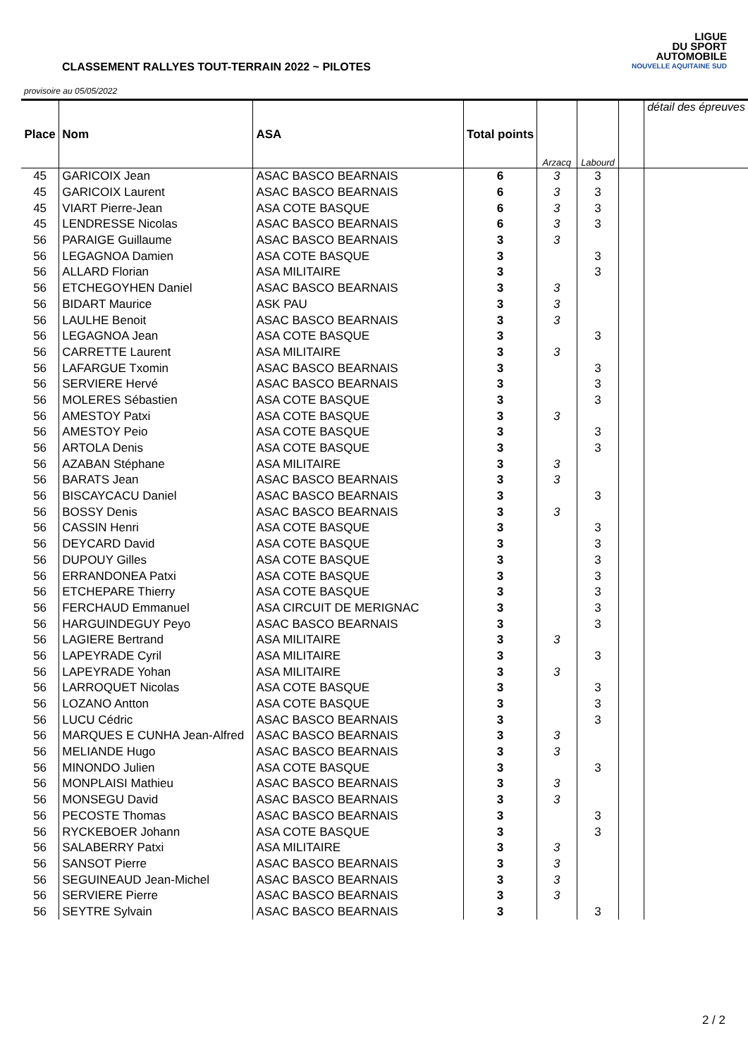CLASSEMENT RALLYES TOUT-TERRAIN 2022 ~ PILOTES
provisoire au 05/05/2022
LIGUE
DU SPORT
AUTOMOBILE
NOUVELLE AQUITAINE SUD
| Place | Nom | ASA | Total points | Arzacq | Labourd | | détail des épreuves |
| 45 | GARICOIX Jean | ASAC BASCO BEARNAIS | 6 | 3 | 3 | | |
| 45 | GARICOIX Laurent | ASAC BASCO BEARNAIS | 6 | 3 | 3 | | |
| 45 | VIART Pierre-Jean | ASA COTE BASQUE | 6 | 3 | 3 | | |
| 45 | LENDRESSE Nicolas | ASAC BASCO BEARNAIS | 6 | 3 | 3 | | |
| 56 | PARAIGE Guillaume | ASAC BASCO BEARNAIS | 3 | 3 | | | |
| 56 | LEGAGNOA Damien | ASA COTE BASQUE | 3 | | 3 | | |
| 56 | ALLARD Florian | ASA MILITAIRE | 3 | | 3 | | |
| 56 | ETCHEGOYHEN Daniel | ASAC BASCO BEARNAIS | 3 | 3 | | | |
| 56 | BIDART Maurice | ASK PAU | 3 | 3 | | | |
| 56 | LAULHE Benoit | ASAC BASCO BEARNAIS | 3 | 3 | | | |
| 56 | LEGAGNOA Jean | ASA COTE BASQUE | 3 | | 3 | | |
| 56 | CARRETTE Laurent | ASA MILITAIRE | 3 | 3 | | | |
| 56 | LAFARGUE Txomin | ASAC BASCO BEARNAIS | 3 | | 3 | | |
| 56 | SERVIERE Hervé | ASAC BASCO BEARNAIS | 3 | | 3 | | |
| 56 | MOLERES Sébastien | ASA COTE BASQUE | 3 | | 3 | | |
| 56 | AMESTOY Patxi | ASA COTE BASQUE | 3 | 3 | | | |
| 56 | AMESTOY Peio | ASA COTE BASQUE | 3 | | 3 | | |
| 56 | ARTOLA Denis | ASA COTE BASQUE | 3 | | 3 | | |
| 56 | AZABAN Stéphane | ASA MILITAIRE | 3 | 3 | | | |
| 56 | BARATS Jean | ASAC BASCO BEARNAIS | 3 | 3 | | | |
| 56 | BISCAYCACU Daniel | ASAC BASCO BEARNAIS | 3 | | 3 | | |
| 56 | BOSSY Denis | ASAC BASCO BEARNAIS | 3 | 3 | | | |
| 56 | CASSIN Henri | ASA COTE BASQUE | 3 | | 3 | | |
| 56 | DEYCARD David | ASA COTE BASQUE | 3 | | 3 | | |
| 56 | DUPOUY Gilles | ASA COTE BASQUE | 3 | | 3 | | |
| 56 | ERRANDONEA Patxi | ASA COTE BASQUE | 3 | | 3 | | |
| 56 | ETCHEPARE Thierry | ASA COTE BASQUE | 3 | | 3 | | |
| 56 | FERCHAUD Emmanuel | ASA CIRCUIT DE MERIGNAC | 3 | | 3 | | |
| 56 | HARGUINDEGUY Peyo | ASAC BASCO BEARNAIS | 3 | | 3 | | |
| 56 | LAGIERE Bertrand | ASA MILITAIRE | 3 | 3 | | | |
| 56 | LAPEYRADE Cyril | ASA MILITAIRE | 3 | | 3 | | |
| 56 | LAPEYRADE Yohan | ASA MILITAIRE | 3 | 3 | | | |
| 56 | LARROQUET Nicolas | ASA COTE BASQUE | 3 | | 3 | | |
| 56 | LOZANO Antton | ASA COTE BASQUE | 3 | | 3 | | |
| 56 | LUCU Cédric | ASAC BASCO BEARNAIS | 3 | | 3 | | |
| 56 | MARQUES E CUNHA Jean-Alfred | ASAC BASCO BEARNAIS | 3 | 3 | | | |
| 56 | MELIANDE Hugo | ASAC BASCO BEARNAIS | 3 | 3 | | | |
| 56 | MINONDO Julien | ASA COTE BASQUE | 3 | | 3 | | |
| 56 | MONPLAISI Mathieu | ASAC BASCO BEARNAIS | 3 | 3 | | | |
| 56 | MONSEGU David | ASAC BASCO BEARNAIS | 3 | 3 | | | |
| 56 | PECOSTE Thomas | ASAC BASCO BEARNAIS | 3 | | 3 | | |
| 56 | RYCKEBOER Johann | ASA COTE BASQUE | 3 | | 3 | | |
| 56 | SALABERRY Patxi | ASA MILITAIRE | 3 | 3 | | | |
| 56 | SANSOT Pierre | ASAC BASCO BEARNAIS | 3 | 3 | | | |
| 56 | SEGUINEAUD Jean-Michel | ASAC BASCO BEARNAIS | 3 | 3 | | | |
| 56 | SERVIERE Pierre | ASAC BASCO BEARNAIS | 3 | 3 | | | |
| 56 | SEYTRE Sylvain | ASAC BASCO BEARNAIS | 3 | | 3 | | |
2 / 2